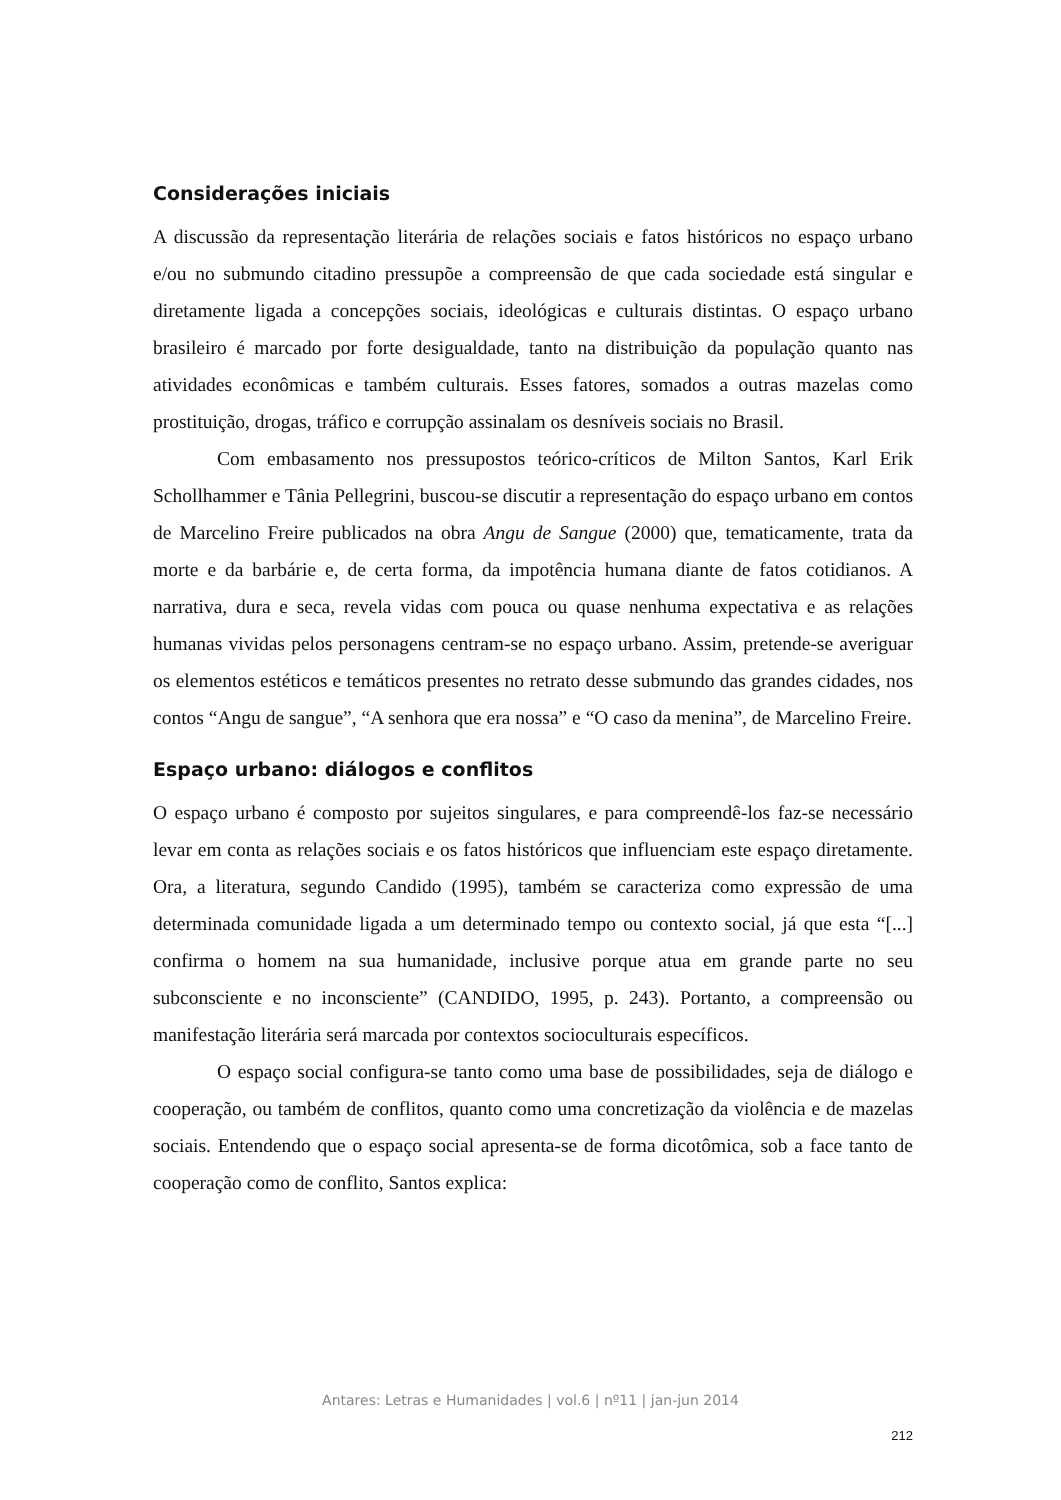Considerações iniciais
A discussão da representação literária de relações sociais e fatos históricos no espaço urbano e/ou no submundo citadino pressupõe a compreensão de que cada sociedade está singular e diretamente ligada a concepções sociais, ideológicas e culturais distintas. O espaço urbano brasileiro é marcado por forte desigualdade, tanto na distribuição da população quanto nas atividades econômicas e também culturais. Esses fatores, somados a outras mazelas como prostituição, drogas, tráfico e corrupção assinalam os desníveis sociais no Brasil.
Com embasamento nos pressupostos teórico-críticos de Milton Santos, Karl Erik Schollhammer e Tânia Pellegrini, buscou-se discutir a representação do espaço urbano em contos de Marcelino Freire publicados na obra Angu de Sangue (2000) que, tematicamente, trata da morte e da barbárie e, de certa forma, da impotência humana diante de fatos cotidianos. A narrativa, dura e seca, revela vidas com pouca ou quase nenhuma expectativa e as relações humanas vividas pelos personagens centram-se no espaço urbano. Assim, pretende-se averiguar os elementos estéticos e temáticos presentes no retrato desse submundo das grandes cidades, nos contos “Angu de sangue”, “A senhora que era nossa” e “O caso da menina”, de Marcelino Freire.
Espaço urbano: diálogos e conflitos
O espaço urbano é composto por sujeitos singulares, e para compreendê-los faz-se necessário levar em conta as relações sociais e os fatos históricos que influenciam este espaço diretamente. Ora, a literatura, segundo Candido (1995), também se caracteriza como expressão de uma determinada comunidade ligada a um determinado tempo ou contexto social, já que esta “[...] confirma o homem na sua humanidade, inclusive porque atua em grande parte no seu subconsciente e no inconsciente” (CANDIDO, 1995, p. 243). Portanto, a compreensão ou manifestação literária será marcada por contextos socioculturais específicos.
O espaço social configura-se tanto como uma base de possibilidades, seja de diálogo e cooperação, ou também de conflitos, quanto como uma concretização da violência e de mazelas sociais. Entendendo que o espaço social apresenta-se de forma dicotômica, sob a face tanto de cooperação como de conflito, Santos explica:
Antares: Letras e Humanidades | vol.6 | nº11 | jan-jun 2014
212